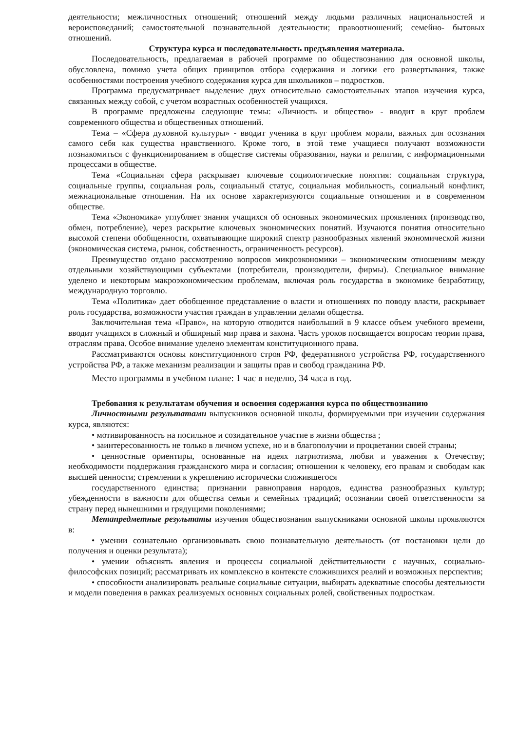деятельности; межличностных отношений; отношений между людьми различных национальностей и вероисповеданий; самостоятельной познавательной деятельности; правоотношений; семейно- бытовых отношений.
Структура курса и последовательность предъявления материала.
Последовательность, предлагаемая в рабочей программе по обществознанию для основной школы, обусловлена, помимо учета общих принципов отбора содержания и логики его развертывания, также особенностями построения учебного содержания курса для школьников – подростков.
Программа предусматривает выделение двух относительно самостоятельных этапов изучения курса, связанных между собой, с учетом возрастных особенностей учащихся.
В программе предложены следующие темы: «Личность и общество» - вводит в круг проблем современного общества и общественных отношений.
Тема – «Сфера духовной культуры» - вводит ученика в круг проблем морали, важных для осознания самого себя как существа нравственного. Кроме того, в этой теме учащиеся получают возможности познакомиться с функционированием в обществе системы образования, науки и религии, с информационными процессами в обществе.
Тема «Социальная сфера раскрывает ключевые социологические понятия: социальная структура, социальные группы, социальная роль, социальный статус, социальная мобильность, социальный конфликт, межнациональные отношения. На их основе характеризуются социальные отношения и в современном обществе.
Тема «Экономика» углубляет знания учащихся об основных экономических проявлениях (производство, обмен, потребление), через раскрытие ключевых экономических понятий. Изучаются понятия относительно высокой степени обобщенности, охватывающие широкий спектр разнообразных явлений экономической жизни (экономическая система, рынок, собственность, ограниченность ресурсов).
Преимущество отдано рассмотрению вопросов микроэкономики – экономическим отношениям между отдельными хозяйствующими субъектами (потребители, производители, фирмы). Специальное внимание уделено и некоторым макроэкономическим проблемам, включая роль государства в экономике безработицу, международную торговлю.
Тема «Политика» дает обобщенное представление о власти и отношениях по поводу власти, раскрывает роль государства, возможности участия граждан в управлении делами общества.
Заключительная тема «Право», на которую отводится наибольший в 9 классе объем учебного времени, вводит учащихся в сложный и обширный мир права и закона. Часть уроков посвящается вопросам теории права, отраслям права. Особое внимание уделено элементам конституционного права.
Рассматриваются основы конституционного строя РФ, федеративного устройства РФ, государственного устройства РФ, а также механизм реализации и защиты прав и свобод гражданина РФ.
Место программы в учебном плане: 1 час в неделю, 34 часа в год.
Требования к результатам обучения и освоения содержания курса по обществознанию
Личностными результатами выпускников основной школы, формируемыми при изучении содержания курса, являются:
• мотивированность на посильное и созидательное участие в жизни общества ;
• заинтересованность не только в личном успехе, но и в благополучии и процветании своей страны;
• ценностные ориентиры, основанные на идеях патриотизма, любви и уважения к Отечеству; необходимости поддержания гражданского мира и согласия; отношении к человеку, его правам и свободам как высшей ценности; стремлении к укреплению исторически сложившегося
государственного единства; признании равноправия народов, единства разнообразных культур; убежденности в важности для общества семьи и семейных традиций; осознании своей ответственности за страну перед нынешними и грядущими поколениями;
Метапредметные результаты изучения обществознания выпускниками основной школы проявляются в:
• умении сознательно организовывать свою познавательную деятельность (от постановки цели до получения и оценки результата);
• умении объяснять явления и процессы социальной действительности с научных, социально-философских позиций; рассматривать их комплексно в контексте сложившихся реалий и возможных перспектив;
• способности анализировать реальные социальные ситуации, выбирать адекватные способы деятельности и модели поведения в рамках реализуемых основных социальных ролей, свойственных подросткам.